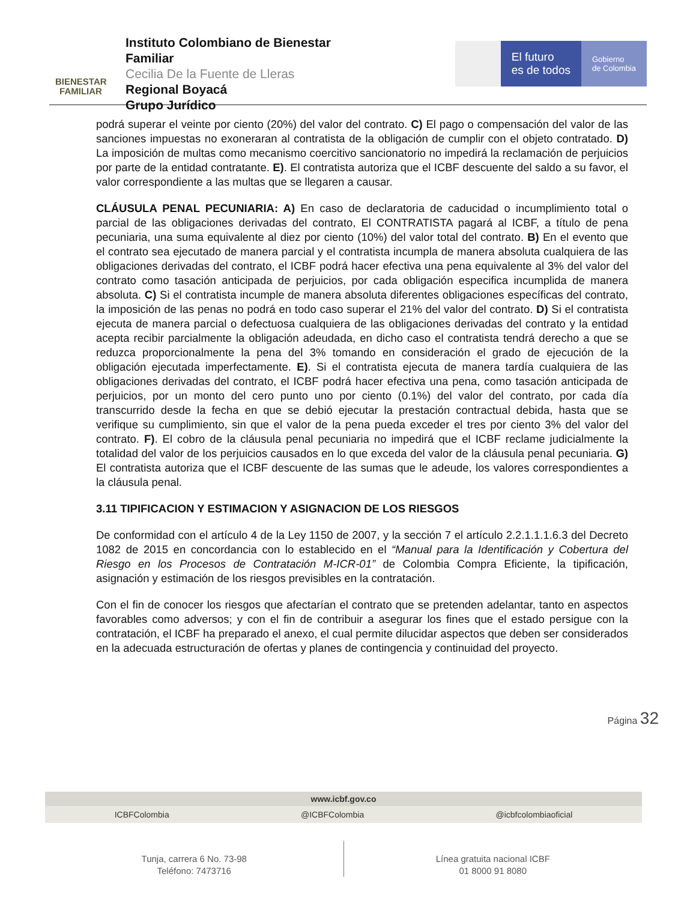BIENESTAR
FAMILIAR
Instituto Colombiano de Bienestar Familiar
Cecilia De la Fuente de Lleras
Regional Boyacá
Grupo Jurídico
El futuro
es de todos
Gobierno
de Colombia
podrá superar el veinte por ciento (20%) del valor del contrato. C) El pago o compensación del valor de las sanciones impuestas no exoneraran al contratista de la obligación de cumplir con el objeto contratado. D) La imposición de multas como mecanismo coercitivo sancionatorio no impedirá la reclamación de perjuicios por parte de la entidad contratante. E). El contratista autoriza que el ICBF descuente del saldo a su favor, el valor correspondiente a las multas que se llegaren a causar.
CLÁUSULA PENAL PECUNIARIA: A) En caso de declaratoria de caducidad o incumplimiento total o parcial de las obligaciones derivadas del contrato, El CONTRATISTA pagará al ICBF, a título de pena pecuniaria, una suma equivalente al diez por ciento (10%) del valor total del contrato. B) En el evento que el contrato sea ejecutado de manera parcial y el contratista incumpla de manera absoluta cualquiera de las obligaciones derivadas del contrato, el ICBF podrá hacer efectiva una pena equivalente al 3% del valor del contrato como tasación anticipada de perjuicios, por cada obligación especifica incumplida de manera absoluta. C) Si el contratista incumple de manera absoluta diferentes obligaciones específicas del contrato, la imposición de las penas no podrá en todo caso superar el 21% del valor del contrato. D) Si el contratista ejecuta de manera parcial o defectuosa cualquiera de las obligaciones derivadas del contrato y la entidad acepta recibir parcialmente la obligación adeudada, en dicho caso el contratista tendrá derecho a que se reduzca proporcionalmente la pena del 3% tomando en consideración el grado de ejecución de la obligación ejecutada imperfectamente. E). Si el contratista ejecuta de manera tardía cualquiera de las obligaciones derivadas del contrato, el ICBF podrá hacer efectiva una pena, como tasación anticipada de perjuicios, por un monto del cero punto uno por ciento (0.1%) del valor del contrato, por cada día transcurrido desde la fecha en que se debió ejecutar la prestación contractual debida, hasta que se verifique su cumplimiento, sin que el valor de la pena pueda exceder el tres por ciento 3% del valor del contrato. F). El cobro de la cláusula penal pecuniaria no impedirá que el ICBF reclame judicialmente la totalidad del valor de los perjuicios causados en lo que exceda del valor de la cláusula penal pecuniaria. G) El contratista autoriza que el ICBF descuente de las sumas que le adeude, los valores correspondientes a la cláusula penal.
3.11 TIPIFICACION Y ESTIMACION Y ASIGNACION DE LOS RIESGOS
De conformidad con el artículo 4 de la Ley 1150 de 2007, y la sección 7 el artículo 2.2.1.1.1.6.3 del Decreto 1082 de 2015 en concordancia con lo establecido en el “Manual para la Identificación y Cobertura del Riesgo en los Procesos de Contratación M-ICR-01” de Colombia Compra Eficiente, la tipificación, asignación y estimación de los riesgos previsibles en la contratación.
Con el fin de conocer los riesgos que afectarían el contrato que se pretenden adelantar, tanto en aspectos favorables como adversos; y con el fin de contribuir a asegurar los fines que el estado persigue con la contratación, el ICBF ha preparado el anexo, el cual permite dilucidar aspectos que deben ser considerados en la adecuada estructuración de ofertas y planes de contingencia y continuidad del proyecto.
Página 32
www.icbf.gov.co
ICBFColombia @ICBFColombia @icbfcolombiaoficial
Tunja, carrera 6 No. 73-98
Teléfono: 7473716
Línea gratuita nacional ICBF
01 8000 91 8080